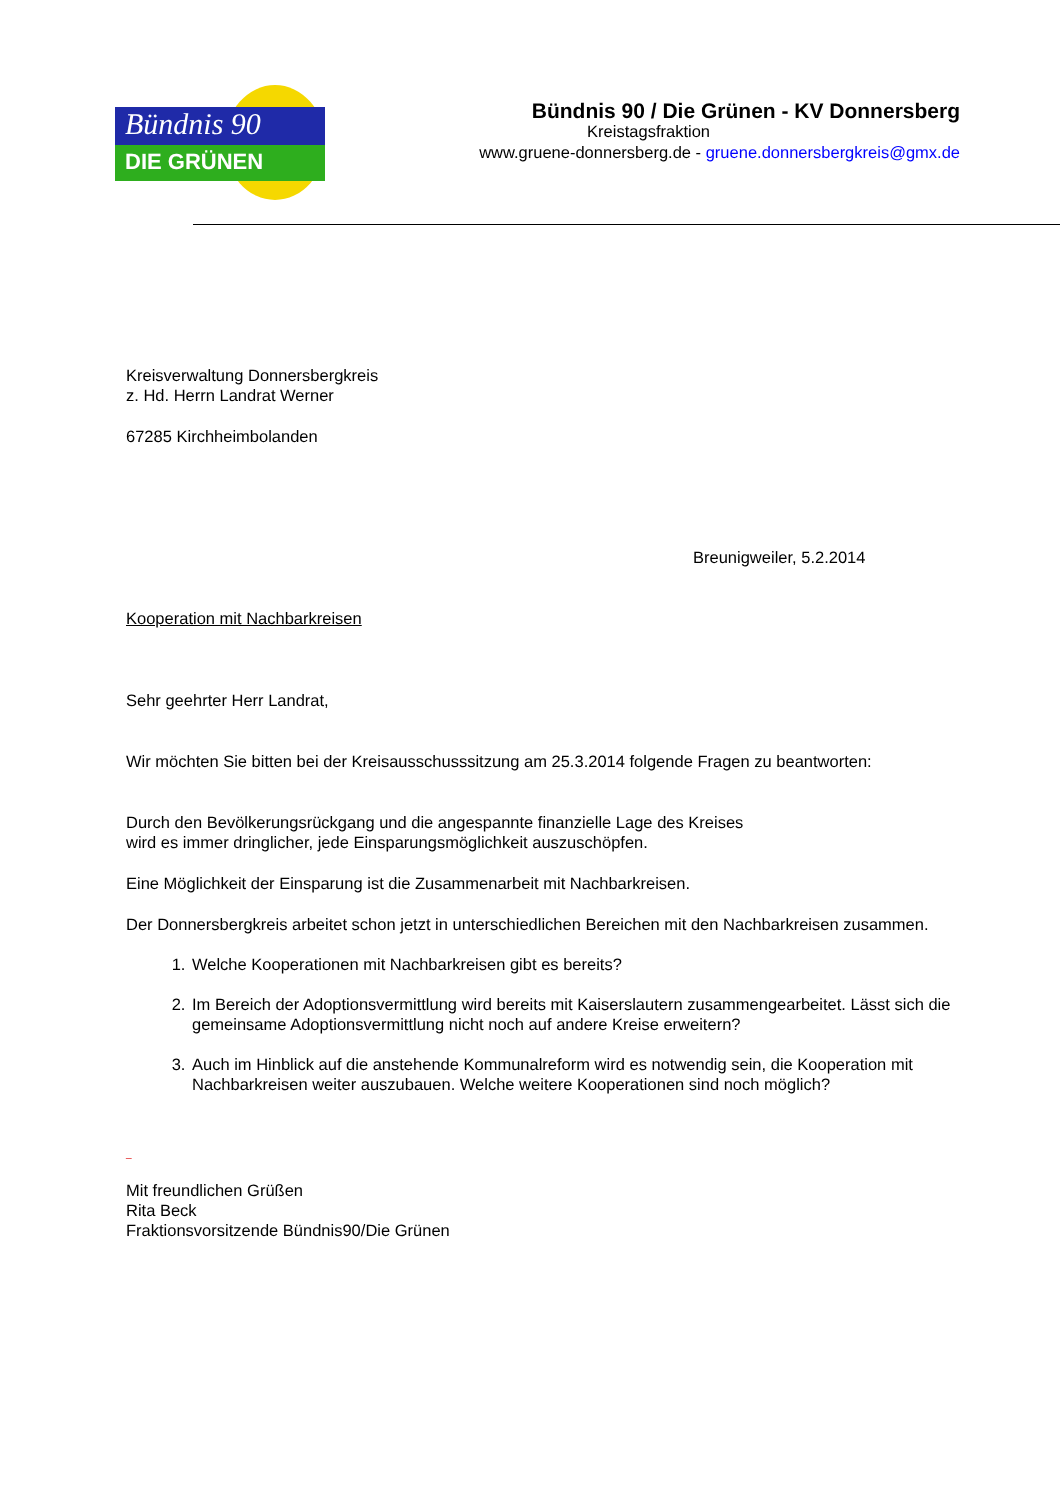Bündnis 90
DIE GRÜNEN
Bündnis 90 / Die Grünen - KV Donnersberg
Kreistagsfraktion
www.gruene-donnersberg.de - gruene.donnersbergkreis@gmx.de
Kreisverwaltung Donnersbergkreis
z. Hd. Herrn Landrat Werner
67285 Kirchheimbolanden
Breunigweiler, 5.2.2014
Kooperation mit Nachbarkreisen
Sehr geehrter Herr Landrat,
Wir möchten Sie bitten bei der Kreisausschusssitzung am 25.3.2014 folgende Fragen zu beantworten:
Durch den Bevölkerungsrückgang und die angespannte finanzielle Lage des Kreises
wird es immer dringlicher, jede Einsparungsmöglichkeit auszuschöpfen.
Eine Möglichkeit der Einsparung ist die Zusammenarbeit mit Nachbarkreisen.
Der Donnersbergkreis arbeitet schon jetzt in unterschiedlichen Bereichen mit den Nachbarkreisen zusammen.
1. Welche Kooperationen mit Nachbarkreisen gibt es bereits?
2. Im Bereich der Adoptionsvermittlung wird bereits mit Kaiserslautern zusammengearbeitet. Lässt sich die gemeinsame Adoptionsvermittlung nicht noch auf andere Kreise erweitern?
3. Auch im Hinblick auf die anstehende Kommunalreform wird es notwendig sein, die Kooperation mit Nachbarkreisen weiter auszubauen. Welche weitere Kooperationen sind noch möglich?
_
Mit freundlichen Grüßen
Rita Beck
Fraktionsvorsitzende Bündnis90/Die Grünen